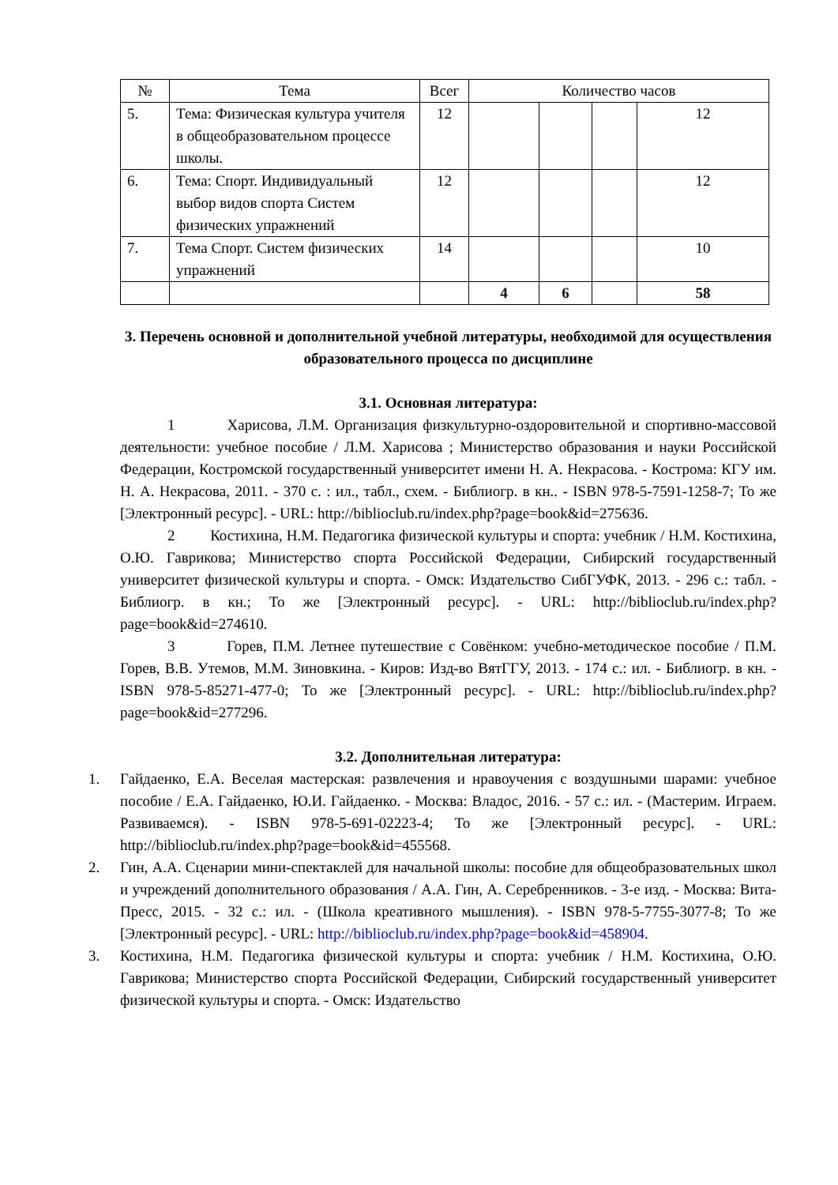| № | Тема | Всег | Количество часов | | | |
| --- | --- | --- | --- | --- | --- | --- |
| 5. | Тема: Физическая культура учителя в общеобразовательном процессе школы. | 12 | | | | 12 |
| 6. | Тема: Спорт. Индивидуальный выбор видов спорта Систем физических упражнений | 12 | | | | 12 |
| 7. | Тема Спорт. Систем физических упражнений | 14 | | | | 10 |
| | | | 4 | 6 | | 58 |
3. Перечень основной и дополнительной учебной литературы, необходимой для осуществления образовательного процесса по дисциплине
3.1. Основная литература:
1 Харисова, Л.М. Организация физкультурно-оздоровительной и спортивно-массовой деятельности: учебное пособие / Л.М. Харисова ; Министерство образования и науки Российской Федерации, Костромской государственный университет имени Н. А. Некрасова. - Кострома: КГУ им. Н. А. Некрасова, 2011. - 370 с. : ил., табл., схем. - Библиогр. в кн.. - ISBN 978-5-7591-1258-7; То же [Электронный ресурс]. - URL: http://biblioclub.ru/index.php?page=book&id=275636.
2 Костихина, Н.М. Педагогика физической культуры и спорта: учебник / Н.М. Костихина, О.Ю. Гаврикова; Министерство спорта Российской Федерации, Сибирский государственный университет физической культуры и спорта. - Омск: Издательство СибГУФК, 2013. - 296 с.: табл. - Библиогр. в кн.; То же [Электронный ресурс]. - URL: http://biblioclub.ru/index.php?page=book&id=274610.
3 Горев, П.М. Летнее путешествие с Совёнком: учебно-методическое пособие / П.М. Горев, В.В. Утемов, М.М. Зиновкина. - Киров: Изд-во ВятГГУ, 2013. - 174 с.: ил. - Библиогр. в кн. - ISBN 978-5-85271-477-0; То же [Электронный ресурс]. - URL: http://biblioclub.ru/index.php?page=book&id=277296.
3.2. Дополнительная литература:
1. Гайдаенко, Е.А. Веселая мастерская: развлечения и нравоучения с воздушными шарами: учебное пособие / Е.А. Гайдаенко, Ю.И. Гайдаенко. - Москва: Владос, 2016. - 57 с.: ил. - (Мастерим. Играем. Развиваемся). - ISBN 978-5-691-02223-4; То же [Электронный ресурс]. - URL: http://biblioclub.ru/index.php?page=book&id=455568.
2. Гин, А.А. Сценарии мини-спектаклей для начальной школы: пособие для общеобразовательных школ и учреждений дополнительного образования / А.А. Гин, А. Серебренников. - 3-е изд. - Москва: Вита-Пресс, 2015. - 32 с.: ил. - (Школа креативного мышления). - ISBN 978-5-7755-3077-8; То же [Электронный ресурс]. - URL: http://biblioclub.ru/index.php?page=book&id=458904.
3. Костихина, Н.М. Педагогика физической культуры и спорта: учебник / Н.М. Костихина, О.Ю. Гаврикова; Министерство спорта Российской Федерации, Сибирский государственный университет физической культуры и спорта. - Омск: Издательство